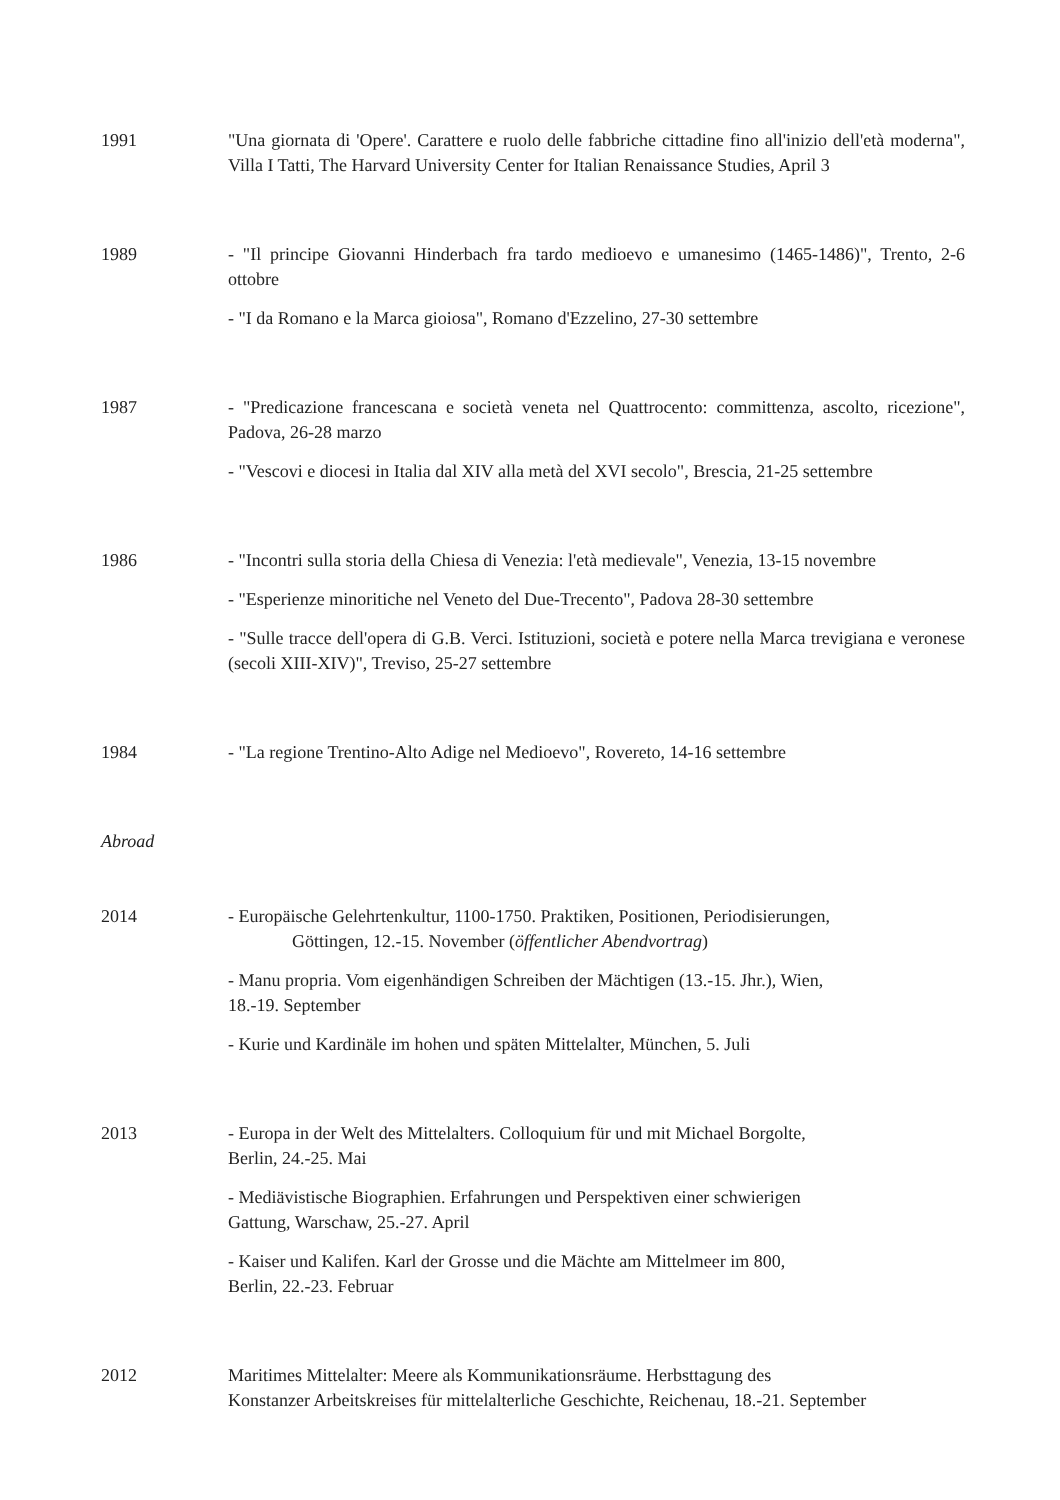1991 "Una giornata di 'Opere'. Carattere e ruolo delle fabbriche cittadine fino all'inizio dell'età moderna", Villa I Tatti, The Harvard University Center for Italian Renaissance Studies, April 3
1989 - "Il principe Giovanni Hinderbach fra tardo medioevo e umanesimo (1465-1486)", Trento, 2-6 ottobre
- "I da Romano e la Marca gioiosa", Romano d'Ezzelino, 27-30 settembre
1987 - "Predicazione francescana e società veneta nel Quattrocento: committenza, ascolto, ricezione", Padova, 26-28 marzo
- "Vescovi e diocesi in Italia dal XIV alla metà del XVI secolo", Brescia, 21-25 settembre
1986 - "Incontri sulla storia della Chiesa di Venezia: l'età medievale", Venezia, 13-15 novembre
- "Esperienze minoritiche nel Veneto del Due-Trecento", Padova 28-30 settembre
- "Sulle tracce dell'opera di G.B. Verci. Istituzioni, società e potere nella Marca trevigiana e veronese (secoli XIII-XIV)", Treviso, 25-27 settembre
1984 - "La regione Trentino-Alto Adige nel Medioevo", Rovereto, 14-16 settembre
Abroad
2014 - Europäische Gelehrtenkultur, 1100-1750. Praktiken, Positionen, Periodisierungen,
Göttingen, 12.-15. November (öffentlicher Abendvortrag)
- Manu propria. Vom eigenhändigen Schreiben der Mächtigen (13.-15. Jhr.), Wien,
18.-19. September
- Kurie und Kardinäle im hohen und späten Mittelalter, München, 5. Juli
2013 - Europa in der Welt des Mittelalters. Colloquium für und mit Michael Borgolte,
Berlin, 24.-25. Mai
- Mediävistische Biographien. Erfahrungen und Perspektiven einer schwierigen
Gattung, Warschaw, 25.-27. April
- Kaiser und Kalifen. Karl der Grosse und die Mächte am Mittelmeer im 800,
Berlin, 22.-23. Februar
2012 Maritimes Mittelalter: Meere als Kommunikationsräume. Herbsttagung des
Konstanzer Arbeitskreises für mittelalterliche Geschichte, Reichenau, 18.-21. September